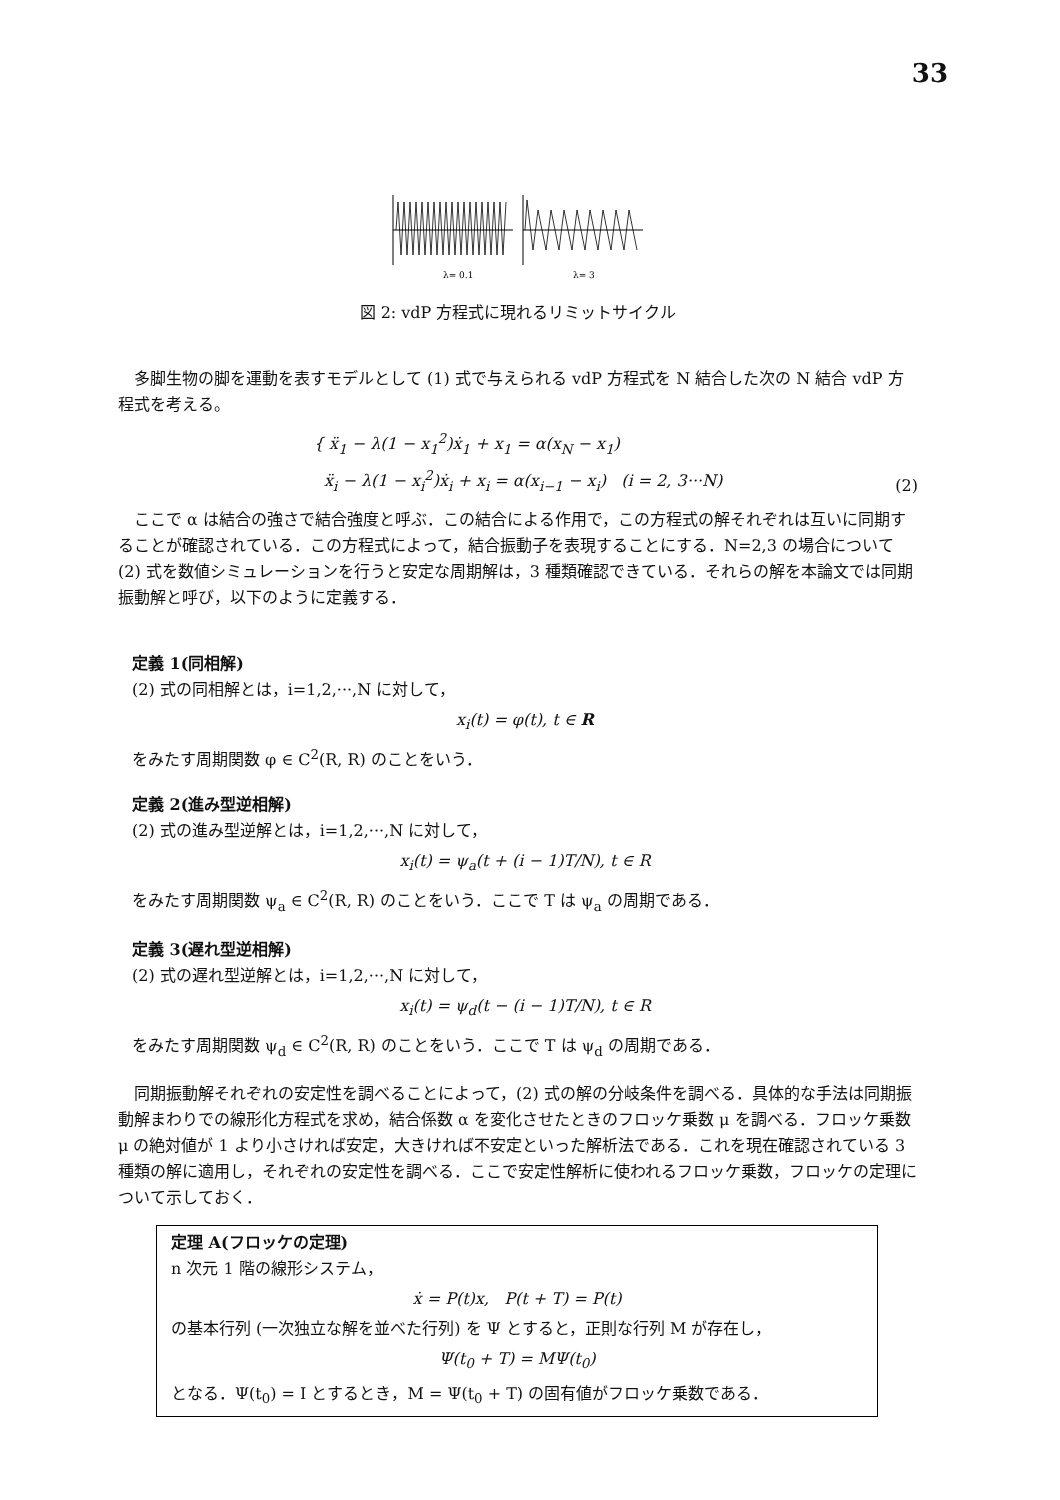33
λ= 0.1
λ= 3
図 2: vdP 方程式に現れるリミットサイクル
多脚生物の脚を運動を表すモデルとして (1) 式で与えられる vdP 方程式を N 結合した次の N 結合 vdP 方程式を考える。
{ ẍ<sub>1</sub> − λ(1 − x<sub>1</sub><sup>2</sup>)ẋ<sub>1</sub> + x<sub>1</sub> = α(x<sub>N</sub> − x<sub>1</sub>)
ẍ<sub>i</sub> − λ(1 − x<sub>i</sub><sup>2</sup>)ẋ<sub>i</sub> + x<sub>i</sub> = α(x<sub>i−1</sub> − x<sub>i</sub>) (i = 2, 3···N)
(2)
ここで α は結合の強さで結合強度と呼ぶ．この結合による作用で，この方程式の解それぞれは互いに同期することが確認されている．この方程式によって，結合振動子を表現することにする．N=2,3 の場合について (2) 式を数値シミュレーションを行うと安定な周期解は，3 種類確認できている．それらの解を本論文では同期振動解と呼び，以下のように定義する．
定義 1(同相解)
(2) 式の同相解とは，i=1,2,···,N に対して，
x<sub>i</sub>(t) = φ(t), t ∈ R
をみたす周期関数 φ ∈ C<sup>2</sup>(R, R) のことをいう．
定義 2(進み型逆相解)
(2) 式の進み型逆解とは，i=1,2,···,N に対して，
x<sub>i</sub>(t) = ψ<sub>a</sub>(t + (i − 1)T/N), t ∈ R
をみたす周期関数 ψ<sub>a</sub> ∈ C<sup>2</sup>(R, R) のことをいう．ここで T は ψ<sub>a</sub> の周期である．
定義 3(遅れ型逆相解)
(2) 式の遅れ型逆解とは，i=1,2,···,N に対して，
x<sub>i</sub>(t) = ψ<sub>d</sub>(t − (i − 1)T/N), t ∈ R
をみたす周期関数 ψ<sub>d</sub> ∈ C<sup>2</sup>(R, R) のことをいう．ここで T は ψ<sub>d</sub> の周期である．
同期振動解それぞれの安定性を調べることによって，(2) 式の解の分岐条件を調べる．具体的な手法は同期振動解まわりでの線形化方程式を求め，結合係数 α を変化させたときのフロッケ乗数 μ を調べる．フロッケ乗数 μ の絶対値が 1 より小さければ安定，大きければ不安定といった解析法である．これを現在確認されている 3 種類の解に適用し，それぞれの安定性を調べる．ここで安定性解析に使われるフロッケ乗数，フロッケの定理について示しておく．
定理 A(フロッケの定理)
n 次元 1 階の線形システム，
ẋ = P(t)x, P(t + T) = P(t)
の基本行列 (一次独立な解を並べた行列) を Ψ とすると，正則な行列 M が存在し，
Ψ(t<sub>0</sub> + T) = MΨ(t<sub>0</sub>)
となる．Ψ(t<sub>0</sub>) = I とするとき，M = Ψ(t<sub>0</sub> + T) の固有値がフロッケ乗数である．